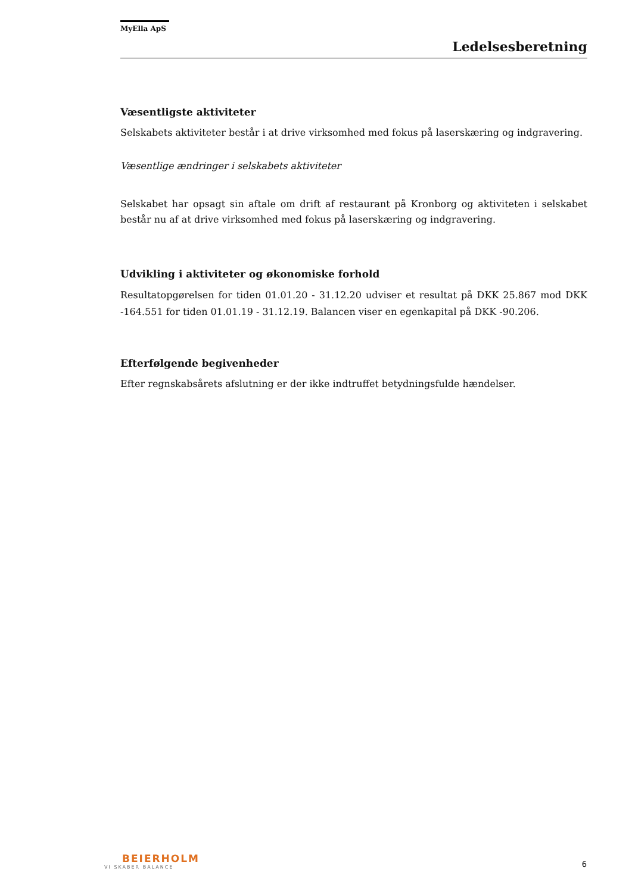MyElla ApS
Ledelsesberetning
Væsentligste aktiviteter
Selskabets aktiviteter består i at drive virksomhed med fokus på laserskæring og indgravering.
Væsentlige ændringer i selskabets aktiviteter
Selskabet har opsagt sin aftale om drift af restaurant på Kronborg og aktiviteten i selskabet består nu af at drive virksomhed med fokus på laserskæring og indgravering.
Udvikling i aktiviteter og økonomiske forhold
Resultatopgørelsen for tiden 01.01.20 - 31.12.20 udviser et resultat på DKK 25.867 mod DKK -164.551 for tiden 01.01.19 - 31.12.19. Balancen viser en egenkapital på DKK -90.206.
Efterfølgende begivenheder
Efter regnskabsårets afslutning er der ikke indtruffet betydningsfulde hændelser.
BEIERHOLM
VI SKABER BALANCE
6